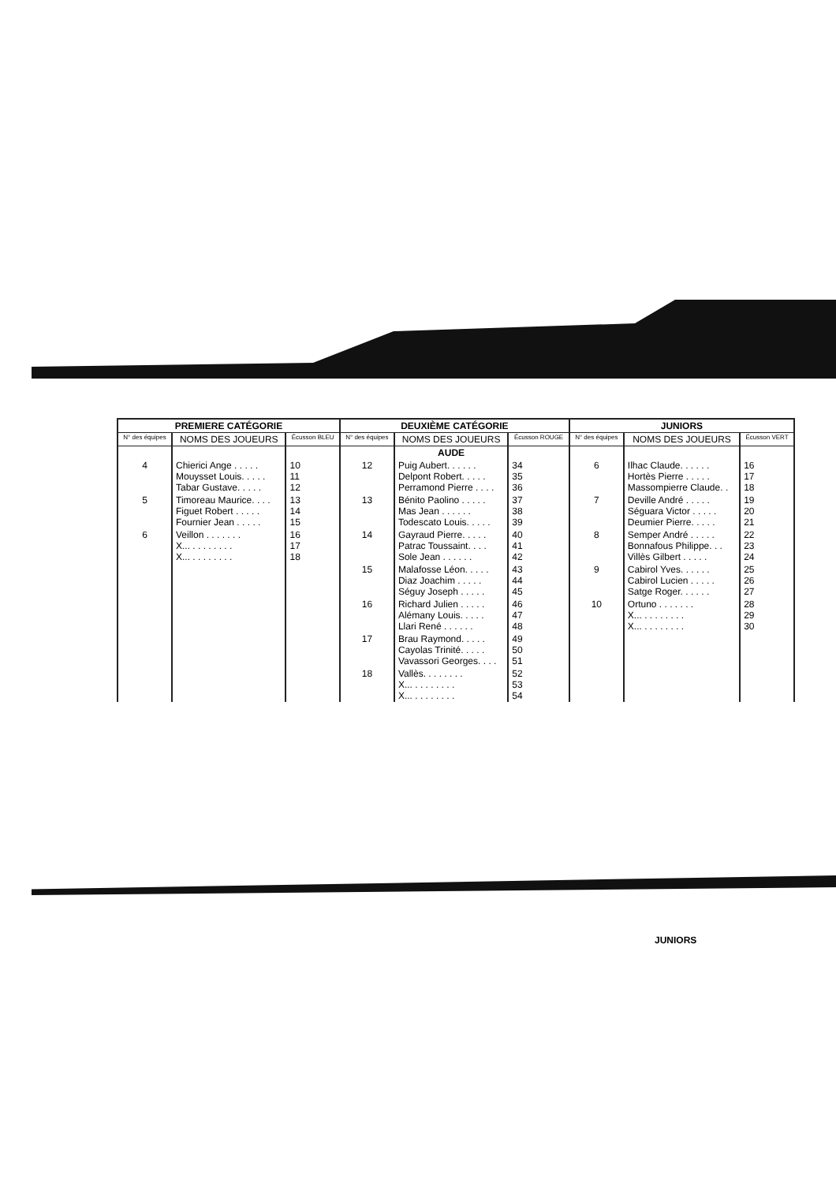| PREMIERE CATÉGORIE | | | DEUXIÈME CATÉGORIE | | | JUNIORS | | |
| --- | --- | --- | --- | --- | --- | --- | --- | --- |
| N° des équipes | NOMS DES JOUEURS | Écusson BLEU | N° des équipes | NOMS DES JOUEURS | Écusson ROUGE | N° des équipes | NOMS DES JOUEURS | Écusson VERT |
| | | | | AUDE | | | | |
| 4 | Chierici Ange . . . . . Mouysset Louis. . . . . Tabar Gustave. . . . . | 10 11 12 | 12 | Puig Aubert. . . . . . Delpont Robert. . . . . Perramond Pierre . . . . | 34 35 36 | 6 | Ilhac Claude. . . . . . Hortès Pierre . . . . . Massompierre Claude. . | 16 17 18 |
| 5 | Timoreau Maurice. . . . Figuet Robert . . . . . Fournier Jean . . . . . | 13 14 15 | 13 | Bénito Paolino . . . . . Mas Jean . . . . . . Todescato Louis. . . . . | 37 38 39 | 7 | Deville André . . . . . Séguara Victor . . . . . Deumier Pierre. . . . . | 19 20 21 |
| 6 | Veillon . . . . . . . X... . . . . . . . . X... . . . . . . . . | 16 17 18 | 14 | Gayraud Pierre. . . . . Patrac Toussaint. . . . Sole Jean . . . . . . | 40 41 42 | 8 | Semper André . . . . . Bonnafous Philippe. . . Villès Gilbert . . . . . | 22 23 24 |
| | | | 15 | Malafosse Léon. . . . . Diaz Joachim . . . . . Séguy Joseph . . . . . | 43 44 45 | 9 | Cabirol Yves. . . . . . Cabirol Lucien . . . . . Satge Roger. . . . . . | 25 26 27 |
| | | | 16 | Richard Julien . . . . . Alémany Louis. . . . . Llari René . . . . . . | 46 47 48 | 10 | Ortuno . . . . . . . X... . . . . . . . . X... . . . . . . . . | 28 29 30 |
| | | | 17 | Brau Raymond. . . . . Cayolas Trinité. . . . . Vavassori Georges. . . . | 49 50 51 | | | |
| | | | 18 | Vallès. . . . . . . . X... . . . . . . . . X... . . . . . . . . | 52 53 54 | | | |
JUNIORS